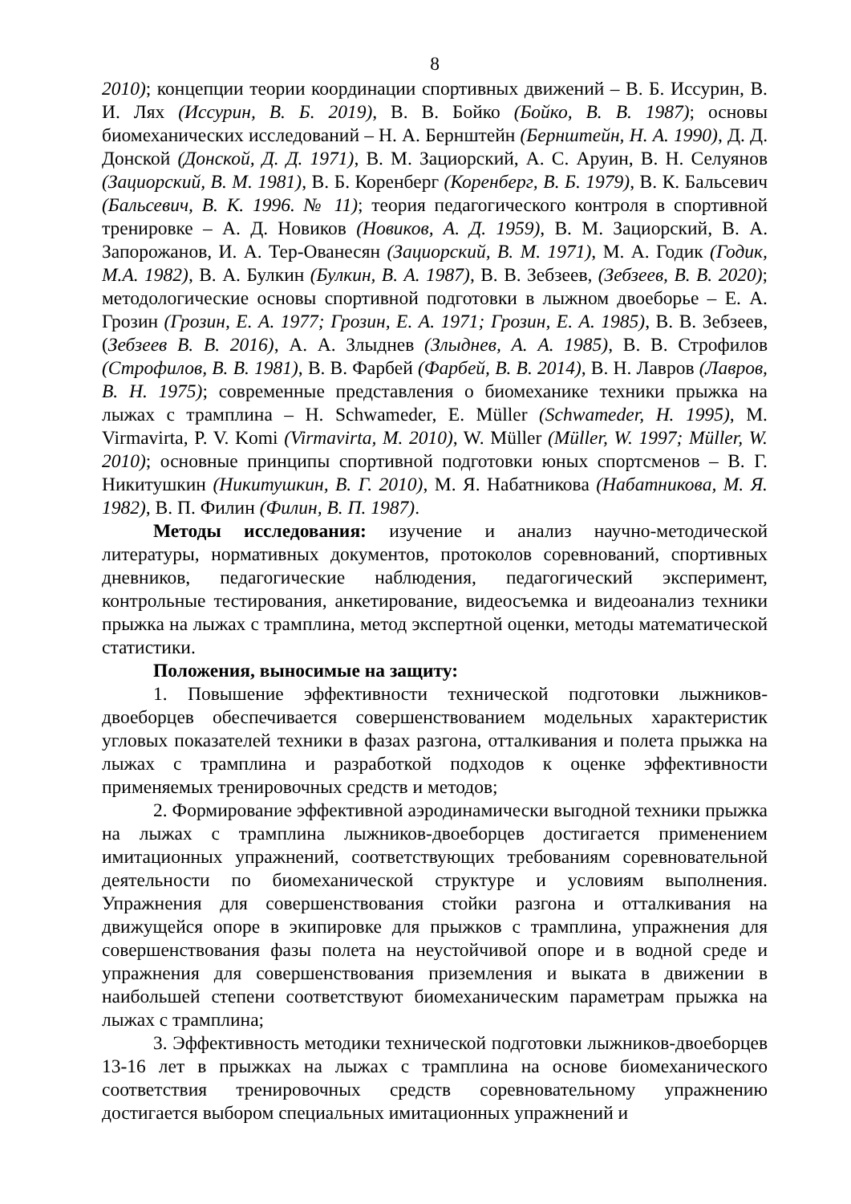8
2010); концепции теории координации спортивных движений – В. Б. Иссурин, В. И. Лях (Иссурин, В. Б. 2019), В. В. Бойко (Бойко, В. В. 1987); основы биомеханических исследований – Н. А. Бернштейн (Бернштейн, Н. А. 1990), Д. Д. Донской (Донской, Д. Д. 1971), В. М. Зациорский, А. С. Аруин, В. Н. Селуянов (Зациорский, В. М. 1981), В. Б. Коренберг (Коренберг, В. Б. 1979), В. К. Бальсевич (Бальсевич, В. К. 1996. № 11); теория педагогического контроля в спортивной тренировке – А. Д. Новиков (Новиков, А. Д. 1959), В. М. Зациорский, В. А. Запорожанов, И. А. Тер-Ованесян (Зациорский, В. М. 1971), М. А. Годик (Годик, М.А. 1982), В. А. Булкин (Булкин, В. А. 1987), В. В. Зебзеев, (Зебзеев, В. В. 2020); методологические основы спортивной подготовки в лыжном двоеборье – Е. А. Грозин (Грозин, Е. А. 1977; Грозин, Е. А. 1971; Грозин, Е. А. 1985), В. В. Зебзеев, (Зебзеев В. В. 2016), А. А. Злыднев (Злыднев, А. А. 1985), В. В. Строфилов (Строфилов, В. В. 1981), В. В. Фарбей (Фарбей, В. В. 2014), В. Н. Лавров (Лавров, В. Н. 1975); современные представления о биомеханике техники прыжка на лыжах с трамплина – H. Schwameder, E. Müller (Schwameder, H. 1995), M. Virmavirta, P. V. Komi (Virmavirta, M. 2010), W. Müller (Müller, W. 1997; Müller, W. 2010); основные принципы спортивной подготовки юных спортсменов – В. Г. Никитушкин (Никитушкин, В. Г. 2010), М. Я. Набатникова (Набатникова, М. Я. 1982), В. П. Филин (Филин, В. П. 1987).
Методы исследования: изучение и анализ научно-методической литературы, нормативных документов, протоколов соревнований, спортивных дневников, педагогические наблюдения, педагогический эксперимент, контрольные тестирования, анкетирование, видеосъемка и видеоанализ техники прыжка на лыжах с трамплина, метод экспертной оценки, методы математической статистики.
Положения, выносимые на защиту:
1. Повышение эффективности технической подготовки лыжников-двоеборцев обеспечивается совершенствованием модельных характеристик угловых показателей техники в фазах разгона, отталкивания и полета прыжка на лыжах с трамплина и разработкой подходов к оценке эффективности применяемых тренировочных средств и методов;
2. Формирование эффективной аэродинамически выгодной техники прыжка на лыжах с трамплина лыжников-двоеборцев достигается применением имитационных упражнений, соответствующих требованиям соревновательной деятельности по биомеханической структуре и условиям выполнения. Упражнения для совершенствования стойки разгона и отталкивания на движущейся опоре в экипировке для прыжков с трамплина, упражнения для совершенствования фазы полета на неустойчивой опоре и в водной среде и упражнения для совершенствования приземления и выката в движении в наибольшей степени соответствуют биомеханическим параметрам прыжка на лыжах с трамплина;
3. Эффективность методики технической подготовки лыжников-двоеборцев 13-16 лет в прыжках на лыжах с трамплина на основе биомеханического соответствия тренировочных средств соревновательному упражнению достигается выбором специальных имитационных упражнений и